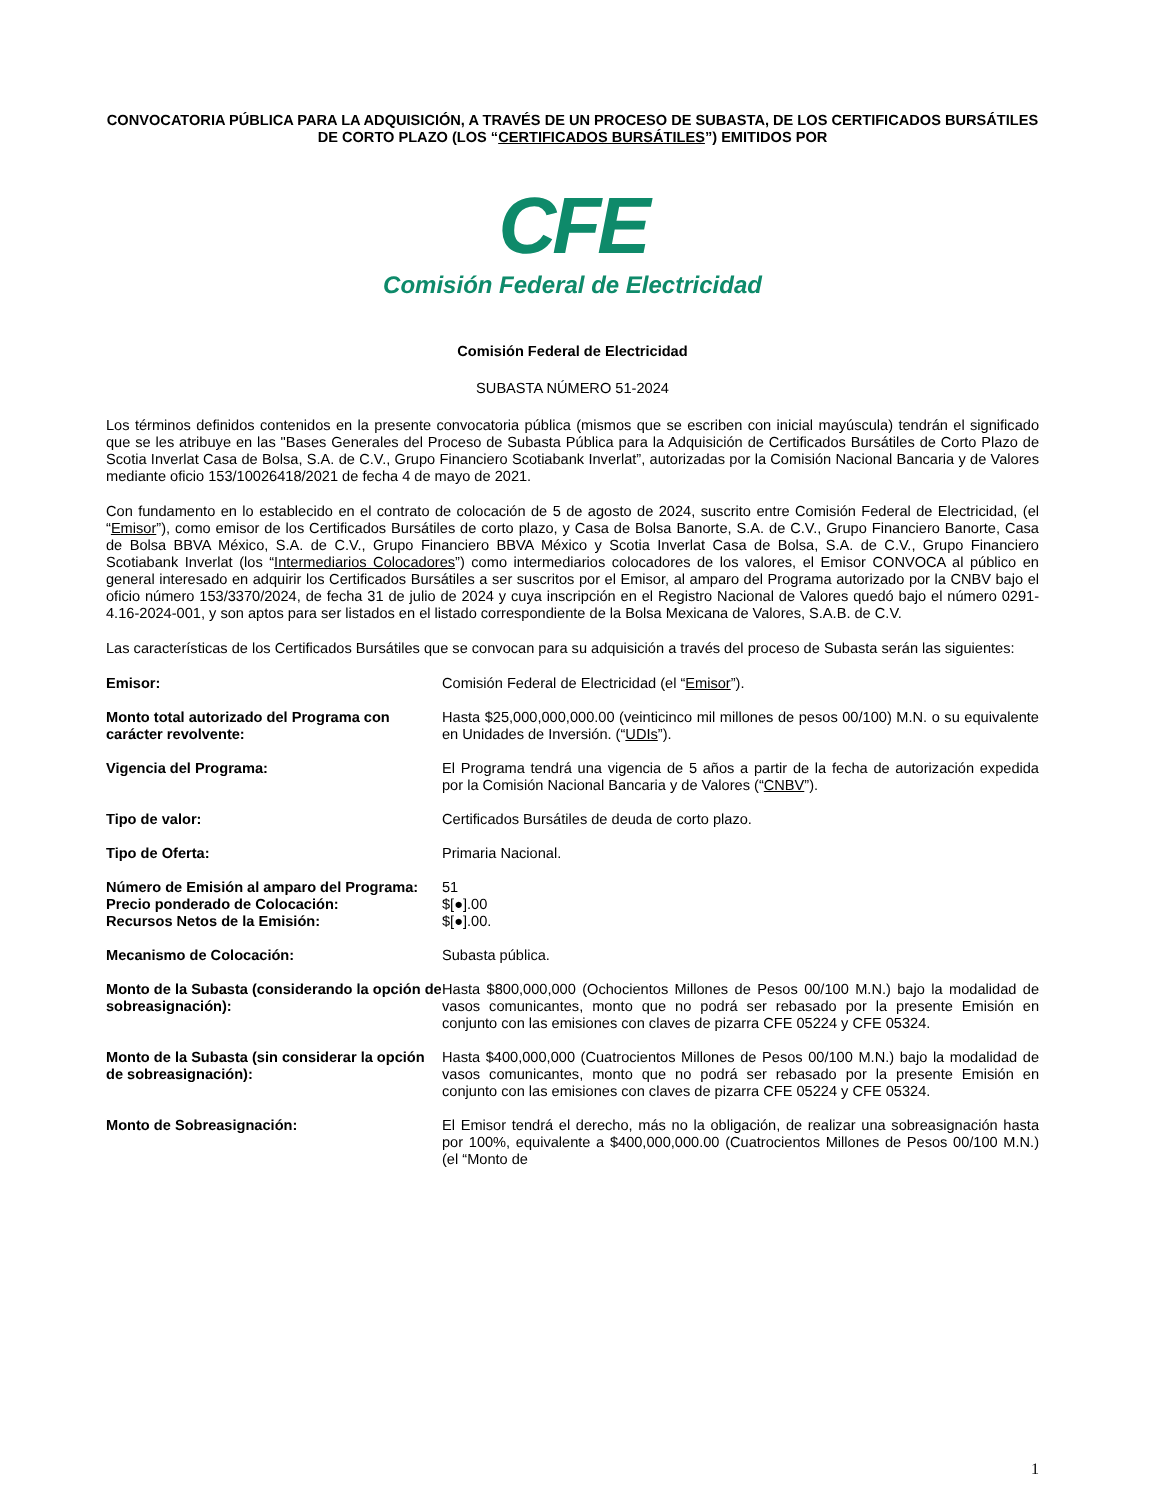CONVOCATORIA PÚBLICA PARA LA ADQUISICIÓN, A TRAVÉS DE UN PROCESO DE SUBASTA, DE LOS CERTIFICADOS BURSÁTILES DE CORTO PLAZO (LOS “CERTIFICADOS BURSÁTILES”) EMITIDOS POR
CFE
Comisión Federal de Electricidad
Comisión Federal de Electricidad
SUBASTA NÚMERO 51-2024
Los términos definidos contenidos en la presente convocatoria pública (mismos que se escriben con inicial mayúscula) tendrán el significado que se les atribuye en las "Bases Generales del Proceso de Subasta Pública para la Adquisición de Certificados Bursátiles de Corto Plazo de Scotia Inverlat Casa de Bolsa, S.A. de C.V., Grupo Financiero Scotiabank Inverlat”, autorizadas por la Comisión Nacional Bancaria y de Valores mediante oficio 153/10026418/2021 de fecha 4 de mayo de 2021.
Con fundamento en lo establecido en el contrato de colocación de 5 de agosto de 2024, suscrito entre Comisión Federal de Electricidad, (el “Emisor”), como emisor de los Certificados Bursátiles de corto plazo, y Casa de Bolsa Banorte, S.A. de C.V., Grupo Financiero Banorte, Casa de Bolsa BBVA México, S.A. de C.V., Grupo Financiero BBVA México y Scotia Inverlat Casa de Bolsa, S.A. de C.V., Grupo Financiero Scotiabank Inverlat (los “Intermediarios Colocadores”) como intermediarios colocadores de los valores, el Emisor CONVOCA al público en general interesado en adquirir los Certificados Bursátiles a ser suscritos por el Emisor, al amparo del Programa autorizado por la CNBV bajo el oficio número 153/3370/2024, de fecha 31 de julio de 2024 y cuya inscripción en el Registro Nacional de Valores quedó bajo el número 0291-4.16-2024-001, y son aptos para ser listados en el listado correspondiente de la Bolsa Mexicana de Valores, S.A.B. de C.V.
Las características de los Certificados Bursátiles que se convocan para su adquisición a través del proceso de Subasta serán las siguientes:
| Emisor: | Comisión Federal de Electricidad (el “ Emisor ”). |
| Monto total autorizado del Programa con carácter revolvente: | Hasta $25,000,000,000.00 (veinticinco mil millones de pesos 00/100) M.N. o su equivalente en Unidades de Inversión. (“ UDIs ”). |
| Vigencia del Programa: | El Programa tendrá una vigencia de 5 años a partir de la fecha de autorización expedida por la Comisión Nacional Bancaria y de Valores (“ CNBV ”). |
| Tipo de valor: | Certificados Bursátiles de deuda de corto plazo. |
| Tipo de Oferta: | Primaria Nacional. |
| Número de Emisión al amparo del Programa: | 51 |
| Precio ponderado de Colocación: | $[●].00 |
| Recursos Netos de la Emisión: | $[●].00. |
| Mecanismo de Colocación: | Subasta pública. |
| Monto de la Subasta (considerando la opción de sobreasignación): | Hasta $800,000,000 (Ochocientos Millones de Pesos 00/100 M.N.) bajo la modalidad de vasos comunicantes, monto que no podrá ser rebasado por la presente Emisión en conjunto con las emisiones con claves de pizarra CFE 05224 y CFE 05324. |
| Monto de la Subasta (sin considerar la opción de sobreasignación): | Hasta $400,000,000 (Cuatrocientos Millones de Pesos 00/100 M.N.) bajo la modalidad de vasos comunicantes, monto que no podrá ser rebasado por la presente Emisión en conjunto con las emisiones con claves de pizarra CFE 05224 y CFE 05324. |
| Monto de Sobreasignación: | El Emisor tendrá el derecho, más no la obligación, de realizar una sobreasignación hasta por 100%, equivalente a $400,000,000.00 (Cuatrocientos Millones de Pesos 00/100 M.N.) (el “Monto de |
1